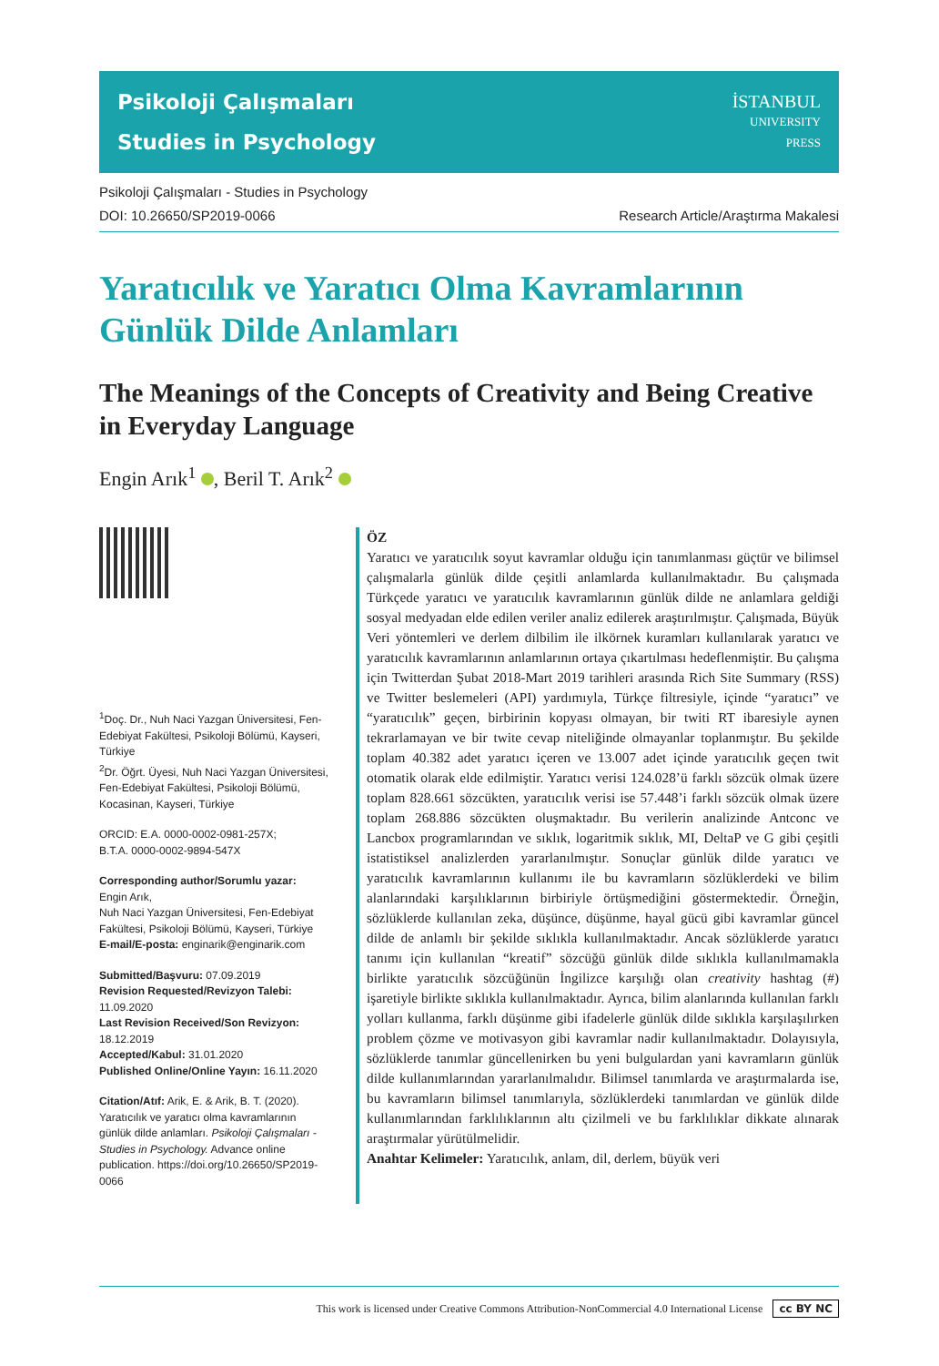Psikoloji Çalışmaları
Studies in Psychology
İSTANBUL
UNIVERSITY
PRESS
Psikoloji Çalışmaları - Studies in Psychology
DOI: 10.26650/SP2019-0066
Research Article/Araştırma Makalesi
Yaratıcılık ve Yaratıcı Olma Kavramlarının Günlük Dilde Anlamları
The Meanings of the Concepts of Creativity and Being Creative in Everyday Language
Engin Arık<sup>1</sup> , Beril T. Arık<sup>2</sup>
<sup>1</sup> Doç. Dr., Nuh Naci Yazgan Üniversitesi, Fen-Edebiyat Fakültesi, Psikoloji Bölümü, Kayseri, Türkiye
<sup>2</sup> Dr. Öğrt. Üyesi, Nuh Naci Yazgan Üniversitesi, Fen-Edebiyat Fakültesi, Psikoloji Bölümü, Kocasinan, Kayseri, Türkiye
ORCID: E.A. 0000-0002-0981-257X;
B.T.A. 0000-0002-9894-547X
Corresponding author/Sorumlu yazar:
Engin Arık,
Nuh Naci Yazgan Üniversitesi, Fen-Edebiyat Fakültesi, Psikoloji Bölümü, Kayseri, Türkiye
E-mail/E-posta: enginarik@enginarik.com
Submitted/Başvuru: 07.09.2019
Revision Requested/Revizyon Talebi: 11.09.2020
Last Revision Received/Son Revizyon: 18.12.2019
Accepted/Kabul: 31.01.2020
Published Online/Online Yayın: 16.11.2020
Citation/Atıf: Arik, E. & Arik, B. T. (2020). Yaratıcılık ve yaratıcı olma kavramlarının günlük dilde anlamları. Psikoloji Çalışmaları - Studies in Psychology. Advance online publication. https://doi.org/10.26650/SP2019-0066
ÖZ
Yaratıcı ve yaratıcılık soyut kavramlar olduğu için tanımlanması güçtür ve bilimsel çalışmalarla günlük dilde çeşitli anlamlarda kullanılmaktadır. Bu çalışmada Türkçede yaratıcı ve yaratıcılık kavramlarının günlük dilde ne anlamlara geldiği sosyal medyadan elde edilen veriler analiz edilerek araştırılmıştır. Çalışmada, Büyük Veri yöntemleri ve derlem dilbilim ile ilkörnek kuramları kullanılarak yaratıcı ve yaratıcılık kavramlarının anlamlarının ortaya çıkartılması hedeflenmiştir. Bu çalışma için Twitterdan Şubat 2018-Mart 2019 tarihleri arasında Rich Site Summary (RSS) ve Twitter beslemeleri (API) yardımıyla, Türkçe filtresiyle, içinde “yaratıcı” ve “yaratıcılık” geçen, birbirinin kopyası olmayan, bir twiti RT ibaresiyle aynen tekrarlamayan ve bir twite cevap niteliğinde olmayanlar toplanmıştır. Bu şekilde toplam 40.382 adet yaratıcı içeren ve 13.007 adet içinde yaratıcılık geçen twit otomatik olarak elde edilmiştir. Yaratıcı verisi 124.028’ü farklı sözcük olmak üzere toplam 828.661 sözcükten, yaratıcılık verisi ise 57.448’i farklı sözcük olmak üzere toplam 268.886 sözcükten oluşmaktadır. Bu verilerin analizinde Antconc ve Lancbox programlarından ve sıklık, logaritmik sıklık, MI, DeltaP ve G gibi çeşitli istatistiksel analizlerden yararlanılmıştır. Sonuçlar günlük dilde yaratıcı ve yaratıcılık kavramlarının kullanımı ile bu kavramların sözlüklerdeki ve bilim alanlarındaki karşılıklarının birbiriyle örtüşmediğini göstermektedir. Örneğin, sözlüklerde kullanılan zeka, düşünce, düşünme, hayal gücü gibi kavramlar güncel dilde de anlamlı bir şekilde sıklıkla kullanılmaktadır. Ancak sözlüklerde yaratıcı tanımı için kullanılan “kreatif” sözcüğü günlük dilde sıklıkla kullanılmamakla birlikte yaratıcılık sözcüğünün İngilizce karşılığı olan creativity hashtag (#) işaretiyle birlikte sıklıkla kullanılmaktadır. Ayrıca, bilim alanlarında kullanılan farklı yolları kullanma, farklı düşünme gibi ifadelerle günlük dilde sıklıkla karşılaşılırken problem çözme ve motivasyon gibi kavramlar nadir kullanılmaktadır. Dolayısıyla, sözlüklerde tanımlar güncellenirken bu yeni bulgulardan yani kavramların günlük dilde kullanımlarından yararlanılmalıdır. Bilimsel tanımlarda ve araştırmalarda ise, bu kavramların bilimsel tanımlarıyla, sözlüklerdeki tanımlardan ve günlük dilde kullanımlarından farklılıklarının altı çizilmeli ve bu farklılıklar dikkate alınarak araştırmalar yürütülmelidir.
Anahtar Kelimeler: Yaratıcılık, anlam, dil, derlem, büyük veri
This work is licensed under Creative Commons Attribution-NonCommercial 4.0 International License cc BY NC